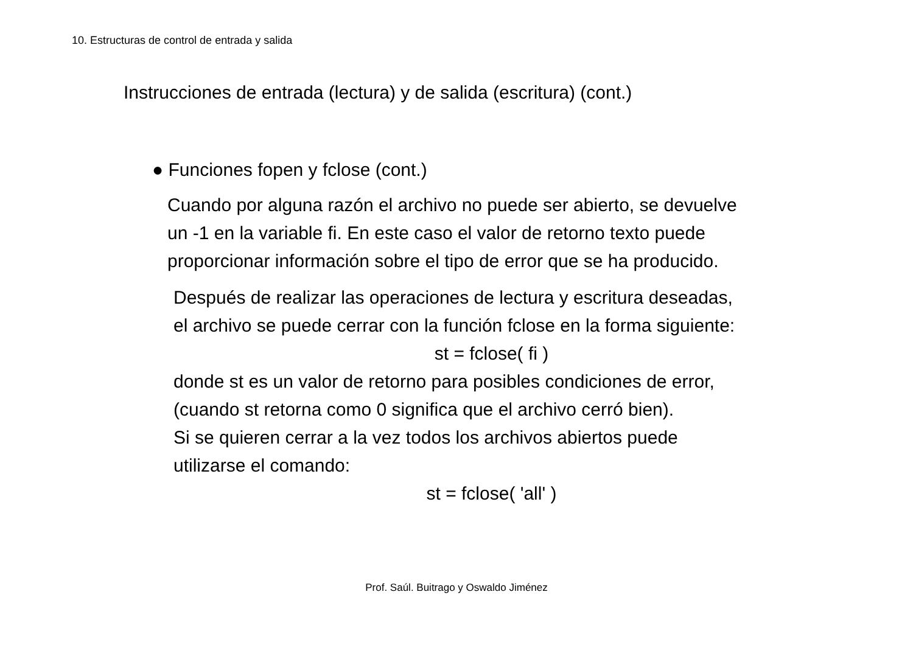10. Estructuras de control de entrada y salida
Instrucciones de entrada (lectura) y de salida (escritura) (cont.)
● Funciones fopen y fclose (cont.)
Cuando por alguna razón el archivo no puede ser abierto, se devuelve
un -1 en la variable fi. En este caso el valor de retorno texto puede
proporcionar información sobre el tipo de error que se ha producido.
Después de realizar las operaciones de lectura y escritura deseadas,
el archivo se puede cerrar con la función fclose en la forma siguiente:
st = fclose( fi )
donde st es un valor de retorno para posibles condiciones de error,
(cuando st retorna como 0 significa que el archivo cerró bien).
Si se quieren cerrar a la vez todos los archivos abiertos puede
utilizarse el comando:
st = fclose( 'all' )
Prof. Saúl. Buitrago y Oswaldo Jiménez